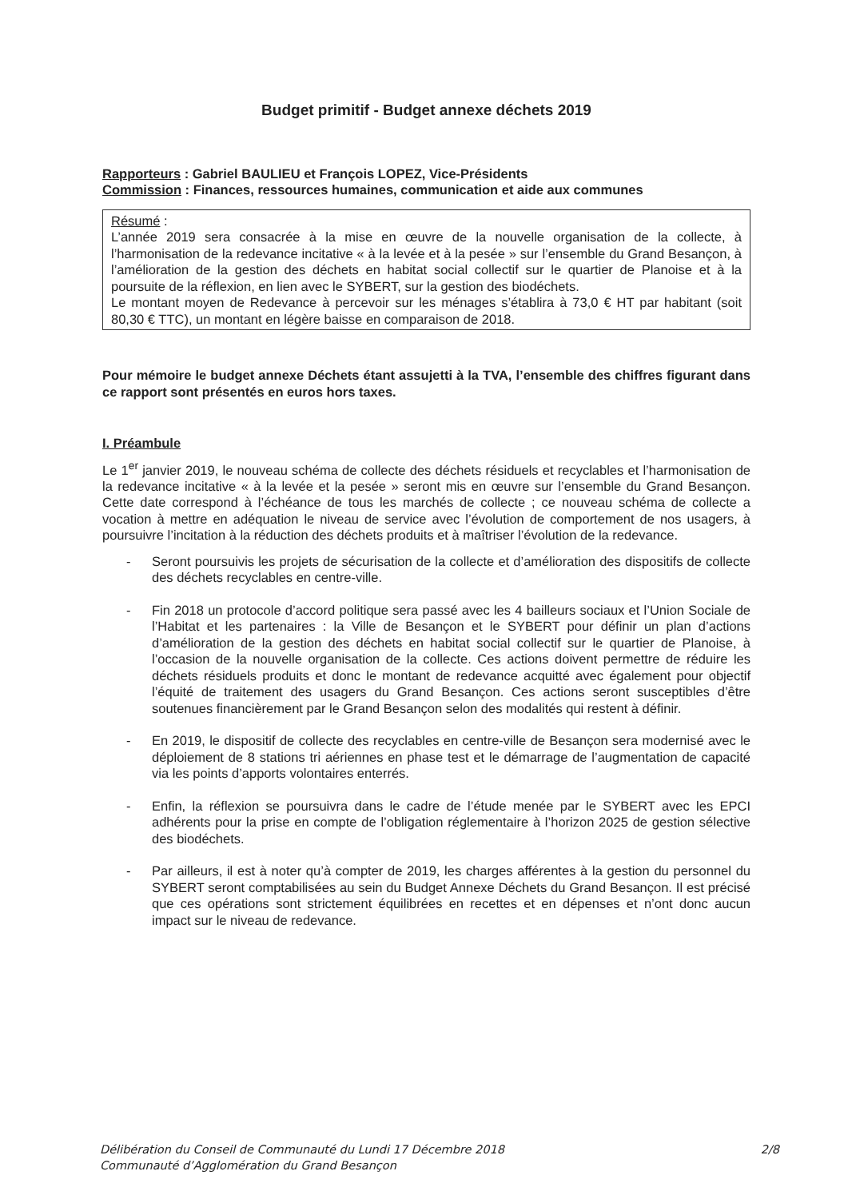Budget primitif - Budget annexe déchets 2019
Rapporteurs : Gabriel BAULIEU et François LOPEZ, Vice-Présidents
Commission : Finances, ressources humaines, communication et aide aux communes
Résumé :
L’année 2019 sera consacrée à la mise en œuvre de la nouvelle organisation de la collecte, à l’harmonisation de la redevance incitative « à la levée et à la pesée » sur l’ensemble du Grand Besançon, à l’amélioration de la gestion des déchets en habitat social collectif sur le quartier de Planoise et à la poursuite de la réflexion, en lien avec le SYBERT, sur la gestion des biodéchets.
Le montant moyen de Redevance à percevoir sur les ménages s’établira à 73,0 € HT par habitant (soit 80,30 € TTC), un montant en légère baisse en comparaison de 2018.
Pour mémoire le budget annexe Déchets étant assujetti à la TVA, l’ensemble des chiffres figurant dans ce rapport sont présentés en euros hors taxes.
I. Préambule
Le 1<sup>er</sup> janvier 2019, le nouveau schéma de collecte des déchets résiduels et recyclables et l’harmonisation de la redevance incitative « à la levée et la pesée » seront mis en œuvre sur l’ensemble du Grand Besançon. Cette date correspond à l’échéance de tous les marchés de collecte ; ce nouveau schéma de collecte a vocation à mettre en adéquation le niveau de service avec l’évolution de comportement de nos usagers, à poursuivre l’incitation à la réduction des déchets produits et à maîtriser l’évolution de la redevance.
- Seront poursuivis les projets de sécurisation de la collecte et d’amélioration des dispositifs de collecte des déchets recyclables en centre-ville.
- Fin 2018 un protocole d’accord politique sera passé avec les 4 bailleurs sociaux et l’Union Sociale de l’Habitat et les partenaires : la Ville de Besançon et le SYBERT pour définir un plan d’actions d’amélioration de la gestion des déchets en habitat social collectif sur le quartier de Planoise, à l’occasion de la nouvelle organisation de la collecte. Ces actions doivent permettre de réduire les déchets résiduels produits et donc le montant de redevance acquitté avec également pour objectif l’équité de traitement des usagers du Grand Besançon. Ces actions seront susceptibles d’être soutenues financièrement par le Grand Besançon selon des modalités qui restent à définir.
- En 2019, le dispositif de collecte des recyclables en centre-ville de Besançon sera modernisé avec le déploiement de 8 stations tri aériennes en phase test et le démarrage de l’augmentation de capacité via les points d’apports volontaires enterrés.
- Enfin, la réflexion se poursuivra dans le cadre de l’étude menée par le SYBERT avec les EPCI adhérents pour la prise en compte de l’obligation réglementaire à l’horizon 2025 de gestion sélective des biodéchets.
- Par ailleurs, il est à noter qu’à compter de 2019, les charges afférentes à la gestion du personnel du SYBERT seront comptabilisées au sein du Budget Annexe Déchets du Grand Besançon. Il est précisé que ces opérations sont strictement équilibrées en recettes et en dépenses et n’ont donc aucun impact sur le niveau de redevance.
2/8 Délibération du Conseil de Communauté du Lundi 17 Décembre 2018
Communauté d’Agglomération du Grand Besançon